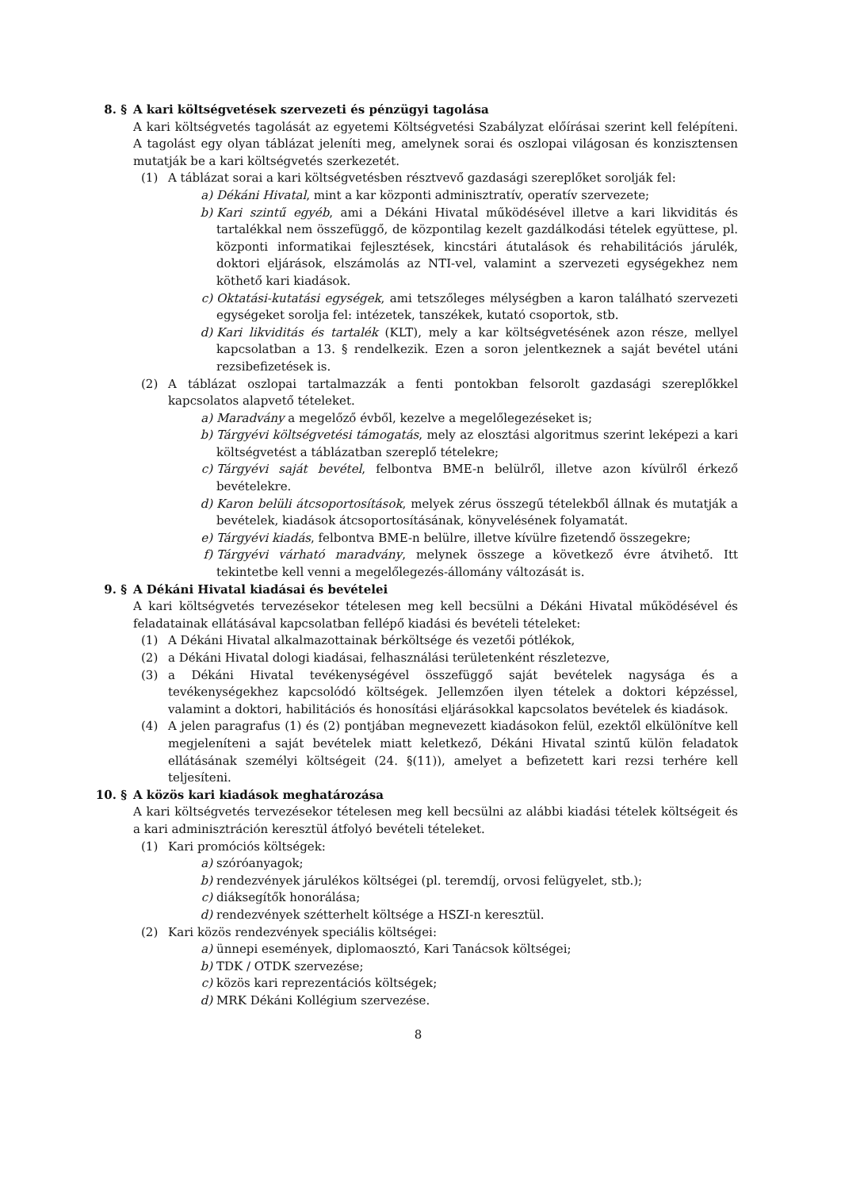8. § A kari költségvetések szervezeti és pénzügyi tagolása
A kari költségvetés tagolását az egyetemi Költségvetési Szabályzat előírásai szerint kell felépíteni. A tagolást egy olyan táblázat jeleníti meg, amelynek sorai és oszlopai világosan és konzisztensen mutatják be a kari költségvetés szerkezetét.
(1) A táblázat sorai a kari költségvetésben résztvevő gazdasági szereplőket sorolják fel:
a) Dékáni Hivatal, mint a kar központi adminisztratív, operatív szervezete;
b) Kari szintű egyéb, ami a Dékáni Hivatal működésével illetve a kari likviditás és tartalékkal nem összefüggő, de központilag kezelt gazdálkodási tételek együttese, pl. központi informatikai fejlesztések, kincstári átutalások és rehabilitációs járulék, doktori eljárások, elszámolás az NTI-vel, valamint a szervezeti egységekhez nem köthető kari kiadások.
c) Oktatási-kutatási egységek, ami tetszőleges mélységben a karon található szervezeti egységeket sorolja fel: intézetek, tanszékek, kutató csoportok, stb.
d) Kari likviditás és tartalék (KLT), mely a kar költségvetésének azon része, mellyel kapcsolatban a 13. § rendelkezik. Ezen a soron jelentkeznek a saját bevétel utáni rezsibefizetések is.
(2) A táblázat oszlopai tartalmazzák a fenti pontokban felsorolt gazdasági szereplőkkel kapcsolatos alapvető tételeket.
a) Maradvány a megelőző évből, kezelve a megelőlegezéseket is;
b) Tárgyévi költségvetési támogatás, mely az elosztási algoritmus szerint leképezi a kari költségvetést a táblázatban szereplő tételekre;
c) Tárgyévi saját bevétel, felbontva BME-n belülről, illetve azon kívülről érkező bevételekre.
d) Karon belüli átcsoportosítások, melyek zérus összegű tételekből állnak és mutatják a bevételek, kiadások átcsoportosításának, könyvelésének folyamatát.
e) Tárgyévi kiadás, felbontva BME-n belülre, illetve kívülre fizetendő összegekre;
f) Tárgyévi várható maradvány, melynek összege a következő évre átvihető. Itt tekintetbe kell venni a megelőlegezés-állomány változását is.
9. § A Dékáni Hivatal kiadásai és bevételei
A kari költségvetés tervezésekor tételesen meg kell becsülni a Dékáni Hivatal működésével és feladatainak ellátásával kapcsolatban fellépő kiadási és bevételi tételeket:
(1) A Dékáni Hivatal alkalmazottainak bérköltsége és vezetői pótlékok,
(2) a Dékáni Hivatal dologi kiadásai, felhasználási területenként részletezve,
(3) a Dékáni Hivatal tevékenységével összefüggő saját bevételek nagysága és a tevékenységekhez kapcsolódó költségek. Jellemzően ilyen tételek a doktori képzéssel, valamint a doktori, habilitációs és honosítási eljárásokkal kapcsolatos bevételek és kiadások.
(4) A jelen paragrafus (1) és (2) pontjában megnevezett kiadásokon felül, ezektől elkülönítve kell megjeleníteni a saját bevételek miatt keletkező, Dékáni Hivatal szintű külön feladatok ellátásának személyi költségeit (24. §(11)), amelyet a befizetett kari rezsi terhére kell teljesíteni.
10. § A közös kari kiadások meghatározása
A kari költségvetés tervezésekor tételesen meg kell becsülni az alábbi kiadási tételek költségeit és a kari adminisztráción keresztül átfolyó bevételi tételeket.
(1) Kari promóciós költségek:
a) szóróanyagok;
b) rendezvények járulékos költségei (pl. teremdíj, orvosi felügyelet, stb.);
c) diáksegítők honorálása;
d) rendezvények szétterhelt költsége a HSZI-n keresztül.
(2) Kari közös rendezvények speciális költségei:
a) ünnepi események, diplomaosztó, Kari Tanácsok költségei;
b) TDK / OTDK szervezése;
c) közös kari reprezentációs költségek;
d) MRK Dékáni Kollégium szervezése.
8